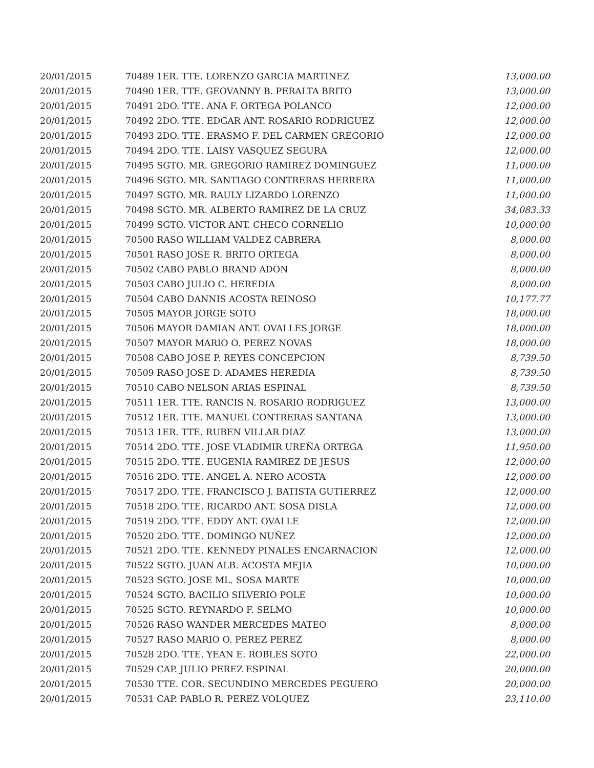| 20/01/2015 | 70489 1ER. TTE. LORENZO GARCIA MARTINEZ | 13,000.00 |
| 20/01/2015 | 70490 1ER. TTE. GEOVANNY B. PERALTA BRITO | 13,000.00 |
| 20/01/2015 | 70491 2DO. TTE. ANA F. ORTEGA POLANCO | 12,000.00 |
| 20/01/2015 | 70492 2DO. TTE. EDGAR ANT. ROSARIO RODRIGUEZ | 12,000.00 |
| 20/01/2015 | 70493 2DO. TTE. ERASMO F. DEL CARMEN GREGORIO | 12,000.00 |
| 20/01/2015 | 70494 2DO. TTE. LAISY VASQUEZ SEGURA | 12,000.00 |
| 20/01/2015 | 70495 SGTO. MR. GREGORIO RAMIREZ DOMINGUEZ | 11,000.00 |
| 20/01/2015 | 70496 SGTO. MR. SANTIAGO CONTRERAS HERRERA | 11,000.00 |
| 20/01/2015 | 70497 SGTO. MR. RAULY LIZARDO LORENZO | 11,000.00 |
| 20/01/2015 | 70498 SGTO. MR. ALBERTO RAMIREZ DE LA CRUZ | 34,083.33 |
| 20/01/2015 | 70499 SGTO. VICTOR ANT. CHECO CORNELIO | 10,000.00 |
| 20/01/2015 | 70500 RASO WILLIAM VALDEZ CABRERA | 8,000.00 |
| 20/01/2015 | 70501 RASO JOSE R. BRITO ORTEGA | 8,000.00 |
| 20/01/2015 | 70502 CABO PABLO BRAND ADON | 8,000.00 |
| 20/01/2015 | 70503 CABO JULIO C. HEREDIA | 8,000.00 |
| 20/01/2015 | 70504 CABO DANNIS ACOSTA REINOSO | 10,177.77 |
| 20/01/2015 | 70505 MAYOR JORGE SOTO | 18,000.00 |
| 20/01/2015 | 70506 MAYOR DAMIAN ANT. OVALLES JORGE | 18,000.00 |
| 20/01/2015 | 70507 MAYOR MARIO O. PEREZ NOVAS | 18,000.00 |
| 20/01/2015 | 70508 CABO JOSE P. REYES CONCEPCION | 8,739.50 |
| 20/01/2015 | 70509 RASO JOSE D. ADAMES HEREDIA | 8,739.50 |
| 20/01/2015 | 70510 CABO NELSON ARIAS ESPINAL | 8,739.50 |
| 20/01/2015 | 70511 1ER. TTE. RANCIS N. ROSARIO RODRIGUEZ | 13,000.00 |
| 20/01/2015 | 70512 1ER. TTE. MANUEL CONTRERAS SANTANA | 13,000.00 |
| 20/01/2015 | 70513 1ER. TTE. RUBEN VILLAR DIAZ | 13,000.00 |
| 20/01/2015 | 70514 2DO. TTE. JOSE VLADIMIR UREÑA ORTEGA | 11,950.00 |
| 20/01/2015 | 70515 2DO. TTE. EUGENIA RAMIREZ DE JESUS | 12,000.00 |
| 20/01/2015 | 70516 2DO. TTE. ANGEL A. NERO ACOSTA | 12,000.00 |
| 20/01/2015 | 70517 2DO. TTE. FRANCISCO J. BATISTA GUTIERREZ | 12,000.00 |
| 20/01/2015 | 70518 2DO. TTE. RICARDO ANT. SOSA DISLA | 12,000.00 |
| 20/01/2015 | 70519 2DO. TTE. EDDY ANT. OVALLE | 12,000.00 |
| 20/01/2015 | 70520 2DO. TTE. DOMINGO NUÑEZ | 12,000.00 |
| 20/01/2015 | 70521 2DO. TTE. KENNEDY PINALES ENCARNACION | 12,000.00 |
| 20/01/2015 | 70522 SGTO. JUAN ALB. ACOSTA MEJIA | 10,000.00 |
| 20/01/2015 | 70523 SGTO. JOSE ML. SOSA MARTE | 10,000.00 |
| 20/01/2015 | 70524 SGTO. BACILIO SILVERIO POLE | 10,000.00 |
| 20/01/2015 | 70525 SGTO. REYNARDO F. SELMO | 10,000.00 |
| 20/01/2015 | 70526 RASO WANDER MERCEDES MATEO | 8,000.00 |
| 20/01/2015 | 70527 RASO MARIO O. PEREZ PEREZ | 8,000.00 |
| 20/01/2015 | 70528 2DO. TTE. YEAN E. ROBLES SOTO | 22,000.00 |
| 20/01/2015 | 70529 CAP. JULIO PEREZ ESPINAL | 20,000.00 |
| 20/01/2015 | 70530 TTE. COR. SECUNDINO MERCEDES PEGUERO | 20,000.00 |
| 20/01/2015 | 70531 CAP. PABLO R. PEREZ VOLQUEZ | 23,110.00 |